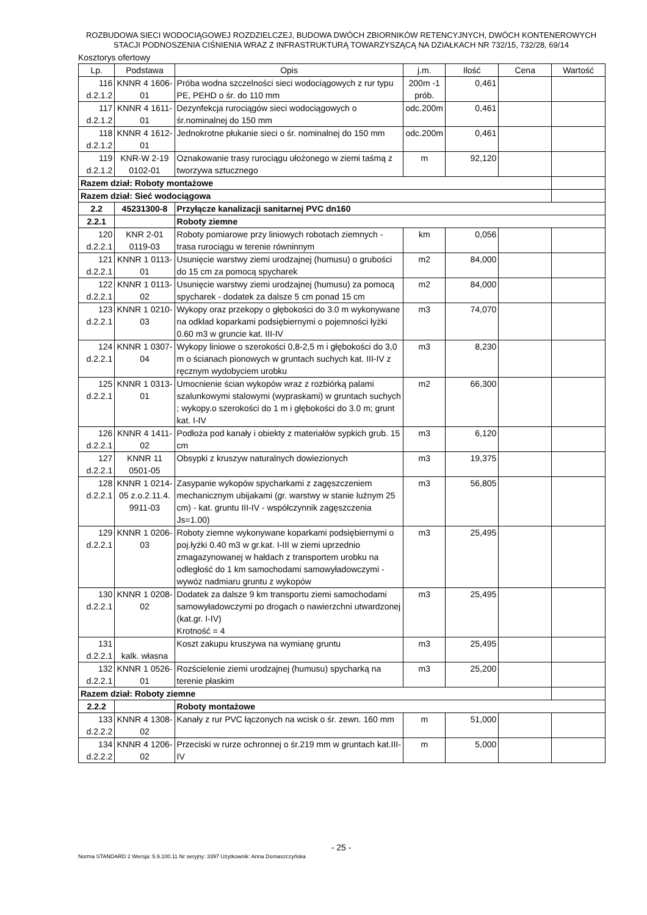ROZBUDOWA SIECI WODOCIĄGOWEJ ROZDZIELCZEJ, BUDOWA DWÓCH ZBIORNIKÓW RETENCYJNYCH, DWÓCH KONTENEROWYCH
STACJI PODNOSZENIA CIŚNIENIA WRAZ Z INFRASTRUKTURĄ TOWARZYSZĄCĄ NA DZIAŁKACH NR 732/15, 732/28, 69/14
Kosztorys ofertowy
| Lp. | Podstawa | Opis | j.m. | Ilość | Cena | Wartość |
| --- | --- | --- | --- | --- | --- | --- |
| 116 d.2.1.2 | KNNR 4 1606-01 | Próba wodna szczelności sieci wodociągowych z rur typu PE, PEHD o śr. do 110 mm | 200m -1 prób. | 0,461 | | |
| 117 d.2.1.2 | KNNR 4 1611-01 | Dezynfekcja rurociągów sieci wodociągowych o śr.nominalnej do 150 mm | odc.200m | 0,461 | | |
| 118 d.2.1.2 | KNNR 4 1612-01 | Jednokrotne płukanie sieci o śr. nominalnej do 150 mm | odc.200m | 0,461 | | |
| 119 d.2.1.2 | KNR-W 2-19 0102-01 | Oznakowanie trasy rurociągu ułożonego w ziemi taśmą z tworzywa sztucznego | m | 92,120 | | |
| Razem dział: Roboty montażowe | | | | | | |
| Razem dział: Sieć wodociągowa | | | | | | |
| 2.2 | 45231300-8 | Przyłącze kanalizacji sanitarnej PVC dn160 | | | | |
| 2.2.1 | | Roboty ziemne | | | | |
| 120 d.2.2.1 | KNR 2-01 0119-03 | Roboty pomiarowe przy liniowych robotach ziemnych - trasa rurociągu w terenie równinnym | km | 0,056 | | |
| 121 d.2.2.1 | KNNR 1 0113-01 | Usunięcie warstwy ziemi urodzajnej (humusu) o grubości do 15 cm za pomocą spycharek | m2 | 84,000 | | |
| 122 d.2.2.1 | KNNR 1 0113-02 | Usunięcie warstwy ziemi urodzajnej (humusu) za pomocą spycharek - dodatek za dalsze 5 cm ponad 15 cm | m2 | 84,000 | | |
| 123 d.2.2.1 | KNNR 1 0210-03 | Wykopy oraz przekopy o głębokości do 3.0 m wykonywane na odkład koparkami podsiębiernymi o pojemności łyżki 0.60 m3 w gruncie kat. III-IV | m3 | 74,070 | | |
| 124 d.2.2.1 | KNNR 1 0307-04 | Wykopy liniowe o szerokości 0,8-2,5 m i głębokości do 3,0 m o ścianach pionowych w gruntach suchych kat. III-IV z ręcznym wydobyciem urobku | m3 | 8,230 | | |
| 125 d.2.2.1 | KNNR 1 0313-01 | Umocnienie ścian wykopów wraz z rozbiórką palami szalunkowymi stalowymi (wypraskami) w gruntach suchych ; wykopy.o szerokości do 1 m i głębokości do 3.0 m; grunt kat. I-IV | m2 | 66,300 | | |
| 126 d.2.2.1 | KNNR 4 1411-02 | Podłoża pod kanały i obiekty z materiałów sypkich grub. 15 cm | m3 | 6,120 | | |
| 127 d.2.2.1 | KNNR 11 0501-05 | Obsypki z kruszyw naturalnych dowiezionych | m3 | 19,375 | | |
| 128 d.2.2.1 | KNNR 1 0214-05 z.o.2.11.4. 9911-03 | Zasypanie wykopów spycharkami z zagęszczeniem mechanicznym ubijakami (gr. warstwy w stanie luźnym 25 cm) - kat. gruntu III-IV - współczynnik zagęszczenia Js=1.00) | m3 | 56,805 | | |
| 129 d.2.2.1 | KNNR 1 0206-03 | Roboty ziemne wykonywane koparkami podsiębiernymi o poj.łyżki 0.40 m3 w gr.kat. I-III w ziemi uprzednio zmagazynowanej w hałdach z transportem urobku na odległość do 1 km samochodami samowyładowczymi - wywóz nadmiaru gruntu z wykopów | m3 | 25,495 | | |
| 130 d.2.2.1 | KNNR 1 0208-02 | Dodatek za dalsze 9 km transportu ziemi samochodami samowyładowczymi po drogach o nawierzchni utwardzonej (kat.gr. I-IV) Krotność = 4 | m3 | 25,495 | | |
| 131 d.2.2.1 | kalk. własna | Koszt zakupu kruszywa na wymianę gruntu | m3 | 25,495 | | |
| 132 d.2.2.1 | KNNR 1 0526-01 | Rozścielenie ziemi urodzajnej (humusu) spycharką na terenie płaskim | m3 | 25,200 | | |
| Razem dział: Roboty ziemne | | | | | | |
| 2.2.2 | | Roboty montażowe | | | | |
| 133 d.2.2.2 | KNNR 4 1308-02 | Kanały z rur PVC łączonych na wcisk o śr. zewn. 160 mm | m | 51,000 | | |
| 134 d.2.2.2 | KNNR 4 1206-02 | Przeciski w rurze ochronnej o śr.219 mm w gruntach kat.III-IV | m | 5,000 | | |
- 25 -
Norma STANDARD 2 Wersja: 5.9.100.11 Nr seryjny: 3397 Użytkownik: Anna Domaszczyńska